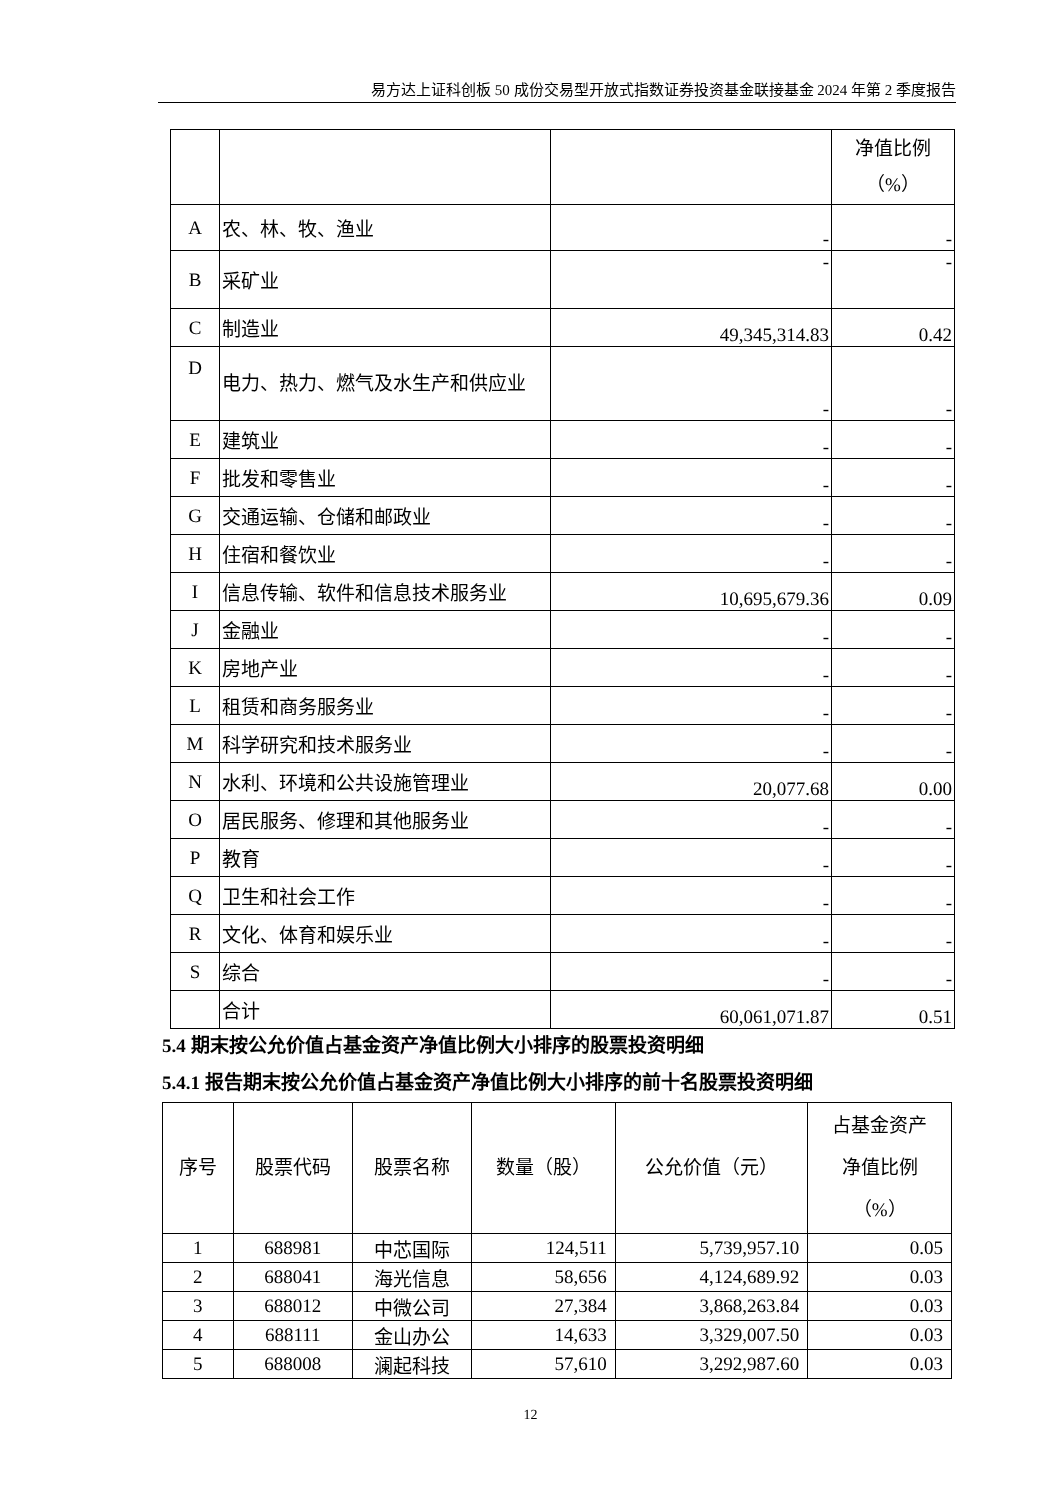易方达上证科创板 50 成份交易型开放式指数证券投资基金联接基金 2024 年第 2 季度报告
| | | | 净值比例 （%） |
| A | 农、林、牧、渔业 | - | - |
| B | 采矿业 | - | - |
| C | 制造业 | 49,345,314.83 | 0.42 |
| D | 电力、热力、燃气及水生产和供应业 | - | - |
| E | 建筑业 | - | - |
| F | 批发和零售业 | - | - |
| G | 交通运输、仓储和邮政业 | - | - |
| H | 住宿和餐饮业 | - | - |
| I | 信息传输、软件和信息技术服务业 | 10,695,679.36 | 0.09 |
| J | 金融业 | - | - |
| K | 房地产业 | - | - |
| L | 租赁和商务服务业 | - | - |
| M | 科学研究和技术服务业 | - | - |
| N | 水利、环境和公共设施管理业 | 20,077.68 | 0.00 |
| O | 居民服务、修理和其他服务业 | - | - |
| P | 教育 | - | - |
| Q | 卫生和社会工作 | - | - |
| R | 文化、体育和娱乐业 | - | - |
| S | 综合 | - | - |
| | 合计 | 60,061,071.87 | 0.51 |
5.4 期末按公允价值占基金资产净值比例大小排序的股票投资明细
5.4.1 报告期末按公允价值占基金资产净值比例大小排序的前十名股票投资明细
| 序号 | 股票代码 | 股票名称 | 数量（股） | 公允价值（元） | 占基金资产 净值比例 （%） |
| --- | --- | --- | --- | --- | --- |
| 1 | 688981 | 中芯国际 | 124,511 | 5,739,957.10 | 0.05 |
| 2 | 688041 | 海光信息 | 58,656 | 4,124,689.92 | 0.03 |
| 3 | 688012 | 中微公司 | 27,384 | 3,868,263.84 | 0.03 |
| 4 | 688111 | 金山办公 | 14,633 | 3,329,007.50 | 0.03 |
| 5 | 688008 | 澜起科技 | 57,610 | 3,292,987.60 | 0.03 |
12